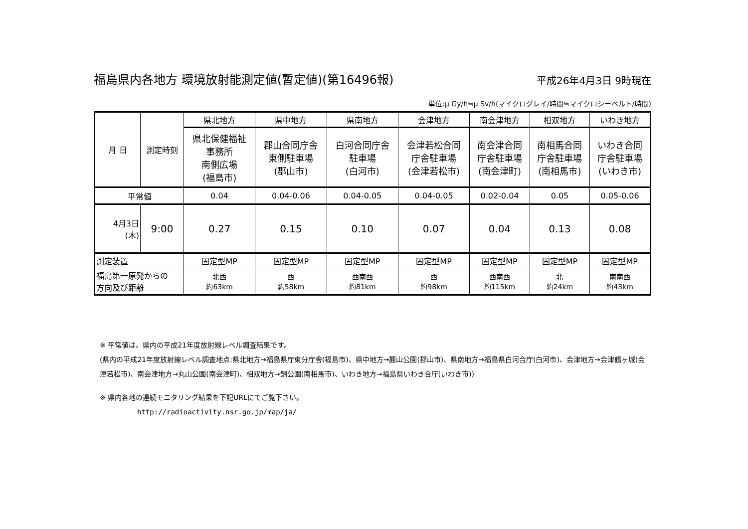福島県内各地方 環境放射能測定値(暫定値)(第16496報) 平成26年4月3日 9時現在
単位:μ Gy/h≒μ Sv/h(マイクログレイ/時間≒マイクロシーベルト/時間)
| 月 日 | 測定時刻 | 県北地方 | 県中地方 | 県南地方 | 会津地方 | 南会津地方 | 相双地方 | いわき地方 |
| | | 県北保健福祉 事務所 南側広場 (福島市) | 郡山合同庁舎 東側駐車場 (郡山市) | 白河合同庁舎 駐車場 (白河市) | 会津若松合同 庁舎駐車場 (会津若松市) | 南会津合同 庁舎駐車場 (南会津町) | 南相馬合同 庁舎駐車場 (南相馬市) | いわき合同 庁舎駐車場 (いわき市) |
| 平常値 | | 0.04 | 0.04-0.06 | 0.04-0.05 | 0.04-0.05 | 0.02-0.04 | 0.05 | 0.05-0.06 |
| 4月3日 (木) | 9:00 | 0.27 | 0.15 | 0.10 | 0.07 | 0.04 | 0.13 | 0.08 |
| 測定装置 | | 固定型MP | 固定型MP | 固定型MP | 固定型MP | 固定型MP | 固定型MP | 固定型MP |
| 福島第一原発からの 方向及び距離 | | 北西 約63km | 西 約58km | 西南西 約81km | 西 約98km | 西南西 約115km | 北 約24km | 南南西 約43km |
※ 平常値は、県内の平成21年度放射線レベル調査結果です。
(県内の平成21年度放射線レベル調査地点:県北地方→福島県庁東分庁舎(福島市)、県中地方→麓山公園(郡山市)、県南地方→福島県白河合庁(白河市)、会津地方→会津鶴ヶ城(会津若松市)、南会津地方→丸山公園(南会津町)、相双地方→錦公園(南相馬市)、いわき地方→福島県いわき合庁(いわき市))
※ 県内各地の連続モニタリング結果を下記URLにてご覧下さい。
http://radioactivity.nsr.go.jp/map/ja/